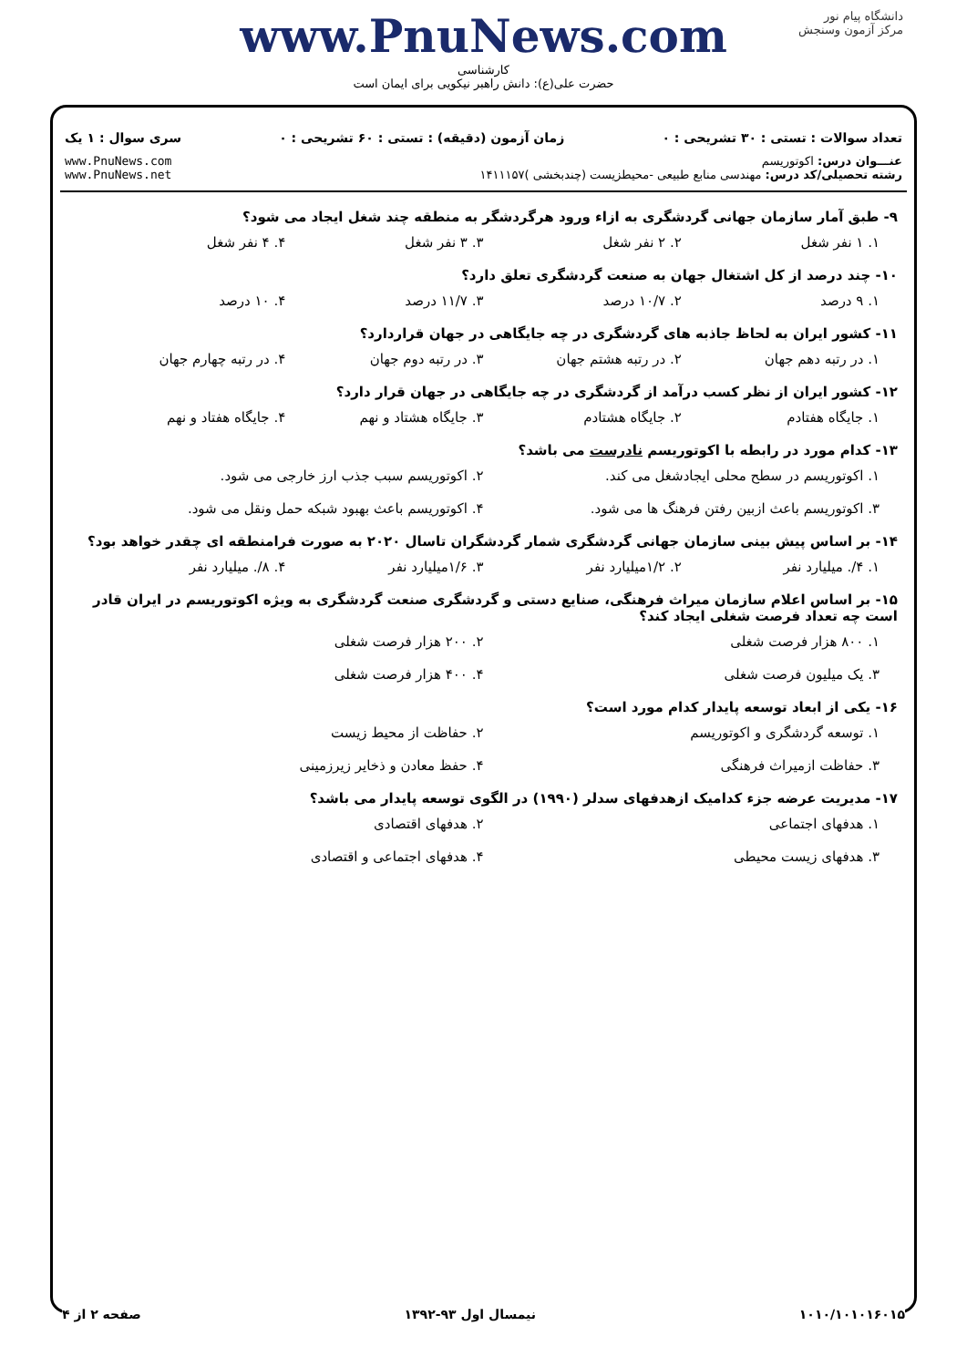دانشگاه پیام نور
مرکز آزمون وسنجش
www.PnuNews.com
کارشناسی
حضرت علی(ع): دانش راهبر نیکویی برای ایمان است
تعداد سوالات : تستی : ۳۰ تشریحی : ۰ زمان آزمون (دقیقه) : تستی : ۶۰ تشریحی : ۰ سری سوال : ۱ یک
عنـــوان درس: اکوتوریسم
رشته تحصیلی/کد درس: مهندسی منابع طبیعی -محیطزیست (چندبخشی )۱۴۱۱۱۵۷ www.PnuNews.com
www.PnuNews.net
۹- طبق آمار سازمان جهانی گردشگری به ازاء ورود هرگردشگر به منطقه چند شغل ایجاد می شود؟
۱. ۱ نفر شغل ۲. ۲ نفر شغل ۳. ۳ نفر شغل ۴. ۴ نفر شغل
۱۰- چند درصد از کل اشتغال جهان به صنعت گردشگری تعلق دارد؟
۱. ۹ درصد ۲. ۱۰/۷ درصد ۳. ۱۱/۷ درصد ۴. ۱۰ درصد
۱۱- کشور ایران به لحاظ جاذبه های گردشگری در چه جایگاهی در جهان قراردارد؟
۱. در رتبه دهم جهان ۲. در رتبه هشتم جهان ۳. در رتبه دوم جهان ۴. در رتبه چهارم جهان
۱۲- کشور ایران از نظر کسب درآمد از گردشگری در چه جایگاهی در جهان قرار دارد؟
۱. جایگاه هفتادم ۲. جایگاه هشتادم ۳. جایگاه هشتاد و نهم ۴. جایگاه هفتاد و نهم
۱۳- کدام مورد در رابطه با اکوتوریسم نادرست می باشد؟
۱. اکوتوریسم در سطح محلی ایجادشغل می کند. ۲. اکوتوریسم سبب جذب ارز خارجی می شود. ۳. اکوتوریسم باعث ازبین رفتن فرهنگ ها می شود. ۴. اکوتوریسم باعث بهبود شبکه حمل ونقل می شود.
۱۴- بر اساس پیش بینی سازمان جهانی گردشگری شمار گردشگران تاسال ۲۰۲۰ به صورت فرامنطقه ای چقدر خواهد بود؟
۱. ۴/. میلیارد نفر ۲. ۱/۲میلیارد نفر ۳. ۱/۶میلیارد نفر ۴. ۸/. میلیارد نفر
۱۵- بر اساس اعلام سازمان میراث فرهنگی، صنایع دستی و گردشگری صنعت گردشگری به ویژه اکوتوریسم در ایران قادر است چه تعداد فرصت شغلی ایجاد کند؟
۱. ۸۰۰ هزار فرصت شغلی ۲. ۲۰۰ هزار فرصت شغلی ۳. یک میلیون فرصت شغلی ۴. ۴۰۰ هزار فرصت شغلی
۱۶- یکی از ابعاد توسعه پایدار کدام مورد است؟
۱. توسعه گردشگری و اکوتوریسم ۲. حفاظت از محیط زیست ۳. حفاظت ازمیراث فرهنگی ۴. حفظ معادن و ذخایر زیرزمینی
۱۷- مدیریت عرضه جزء کدامیک ازهدفهای سدلر (۱۹۹۰) در الگوی توسعه پایدار می باشد؟
۱. هدفهای اجتماعی ۲. هدفهای اقتصادی ۳. هدفهای زیست محیطی ۴. هدفهای اجتماعی و اقتصادی
۱۰۱۰/۱۰۱۰۱۶۰۱۵ نیمسال اول ۹۳-۱۳۹۲ صفحه ۲ از ۴